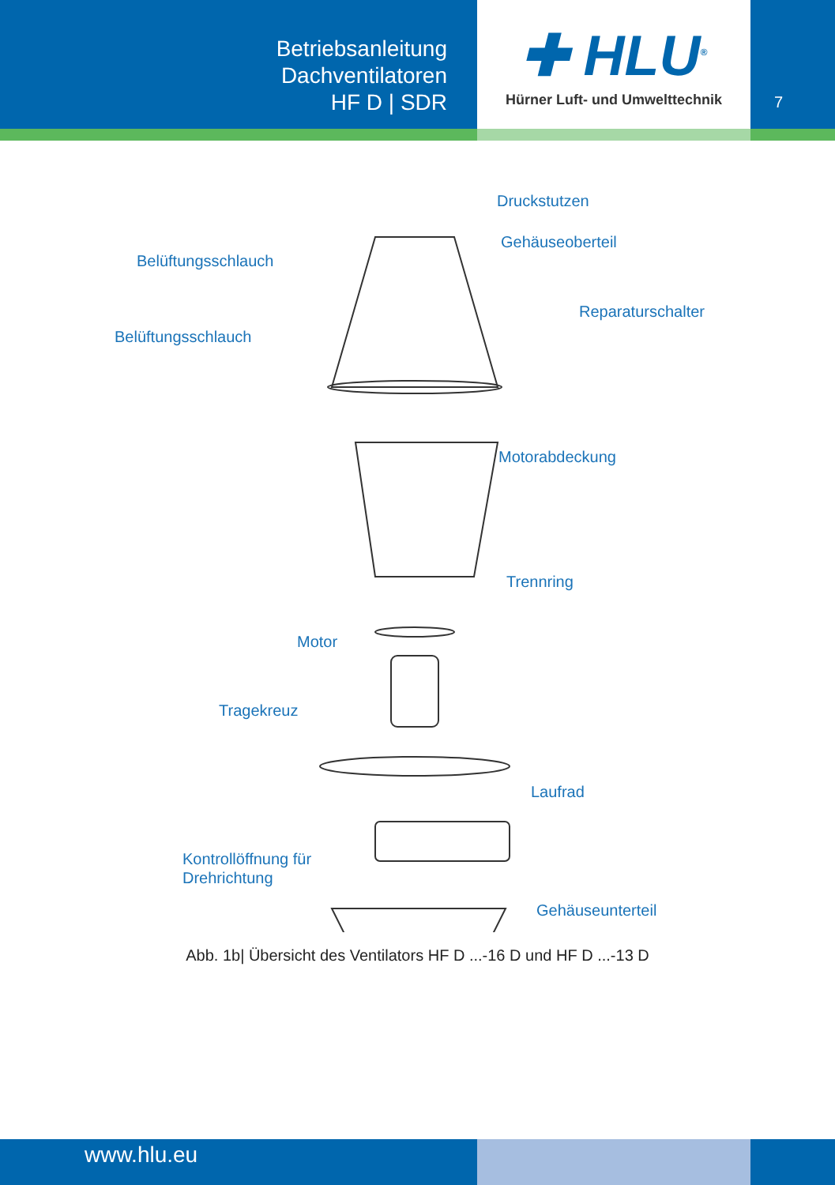Betriebsanleitung
Dachventilatoren
HF D | SDR
✚ HLU<sup>®</sup>
Hürner Luft- und Umwelttechnik
7
Druckstutzen
Gehäuseoberteil
Belüftungsschlauch
Reparaturschalter
Belüftungsschlauch
Motorabdeckung
Trennring
Motor
Tragekreuz
Laufrad
Kontrollöffnung für
Drehrichtung
Gehäuseunterteil
Abb. 1b| Übersicht des Ventilators HF D ...-16 D und HF D ...-13 D
www.hlu.eu